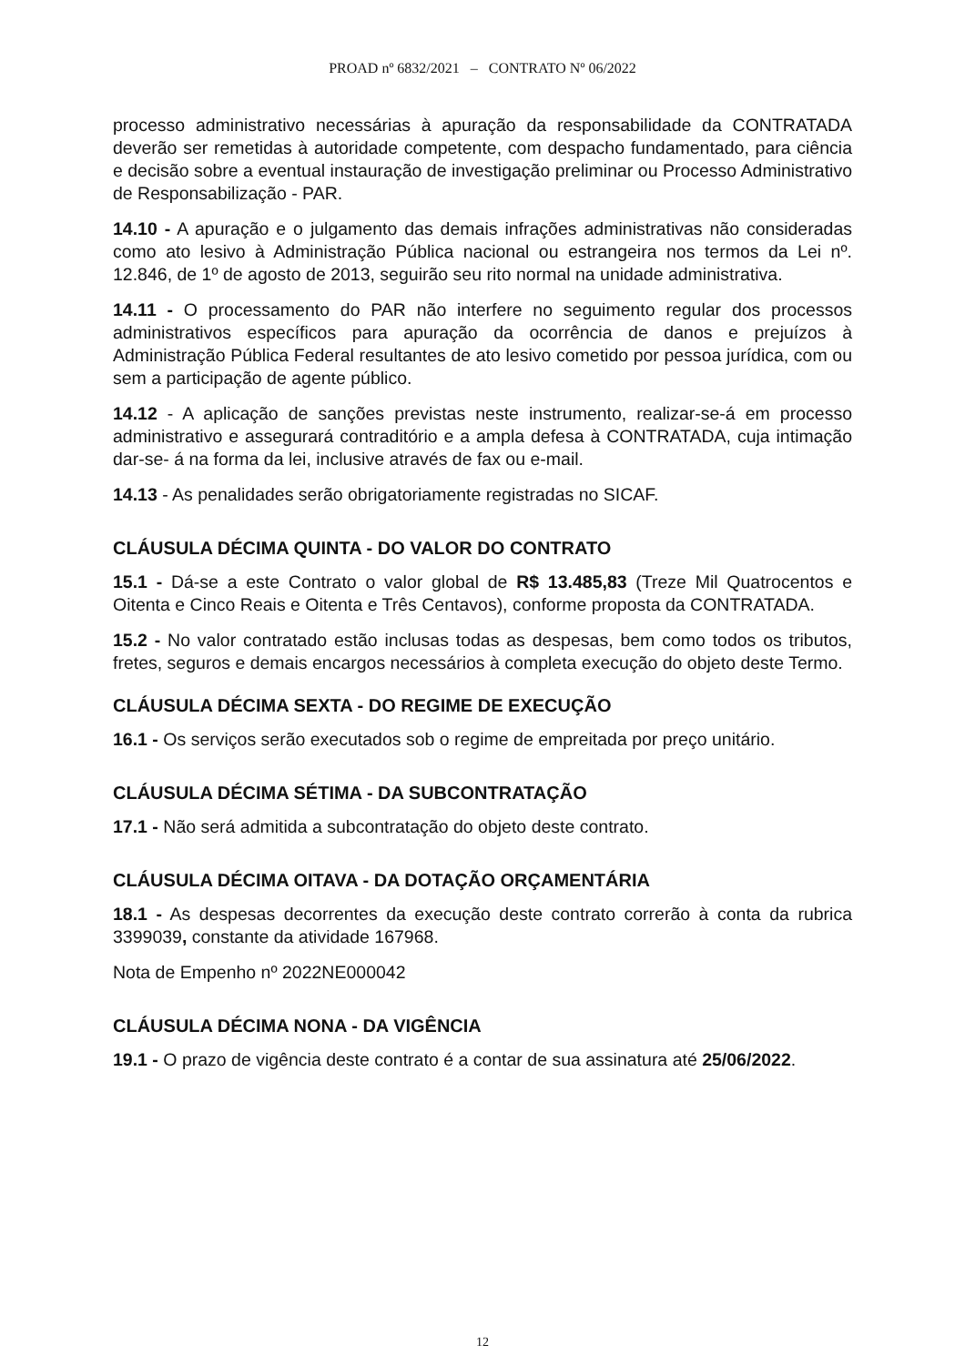PROAD nº 6832/2021 – CONTRATO Nº 06/2022
processo administrativo necessárias à apuração da responsabilidade da CONTRATADA deverão ser remetidas à autoridade competente, com despacho fundamentado, para ciência e decisão sobre a eventual instauração de investigação preliminar ou Processo Administrativo de Responsabilização - PAR.
14.10 - A apuração e o julgamento das demais infrações administrativas não consideradas como ato lesivo à Administração Pública nacional ou estrangeira nos termos da Lei nº. 12.846, de 1º de agosto de 2013, seguirão seu rito normal na unidade administrativa.
14.11 - O processamento do PAR não interfere no seguimento regular dos processos administrativos específicos para apuração da ocorrência de danos e prejuízos à Administração Pública Federal resultantes de ato lesivo cometido por pessoa jurídica, com ou sem a participação de agente público.
14.12 - A aplicação de sanções previstas neste instrumento, realizar-se-á em processo administrativo e assegurará contraditório e a ampla defesa à CONTRATADA, cuja intimação dar-se- á na forma da lei, inclusive através de fax ou e-mail.
14.13 - As penalidades serão obrigatoriamente registradas no SICAF.
CLÁUSULA DÉCIMA QUINTA - DO VALOR DO CONTRATO
15.1 - Dá-se a este Contrato o valor global de R$ 13.485,83 (Treze Mil Quatrocentos e Oitenta e Cinco Reais e Oitenta e Três Centavos), conforme proposta da CONTRATADA.
15.2 - No valor contratado estão inclusas todas as despesas, bem como todos os tributos, fretes, seguros e demais encargos necessários à completa execução do objeto deste Termo.
CLÁUSULA DÉCIMA SEXTA - DO REGIME DE EXECUÇÃO
16.1 - Os serviços serão executados sob o regime de empreitada por preço unitário.
CLÁUSULA DÉCIMA SÉTIMA - DA SUBCONTRATAÇÃO
17.1 - Não será admitida a subcontratação do objeto deste contrato.
CLÁUSULA DÉCIMA OITAVA - DA DOTAÇÃO ORÇAMENTÁRIA
18.1 - As despesas decorrentes da execução deste contrato correrão à conta da rubrica 3399039, constante da atividade 167968.
Nota de Empenho nº 2022NE000042
CLÁUSULA DÉCIMA NONA - DA VIGÊNCIA
19.1 - O prazo de vigência deste contrato é a contar de sua assinatura até 25/06/2022.
12